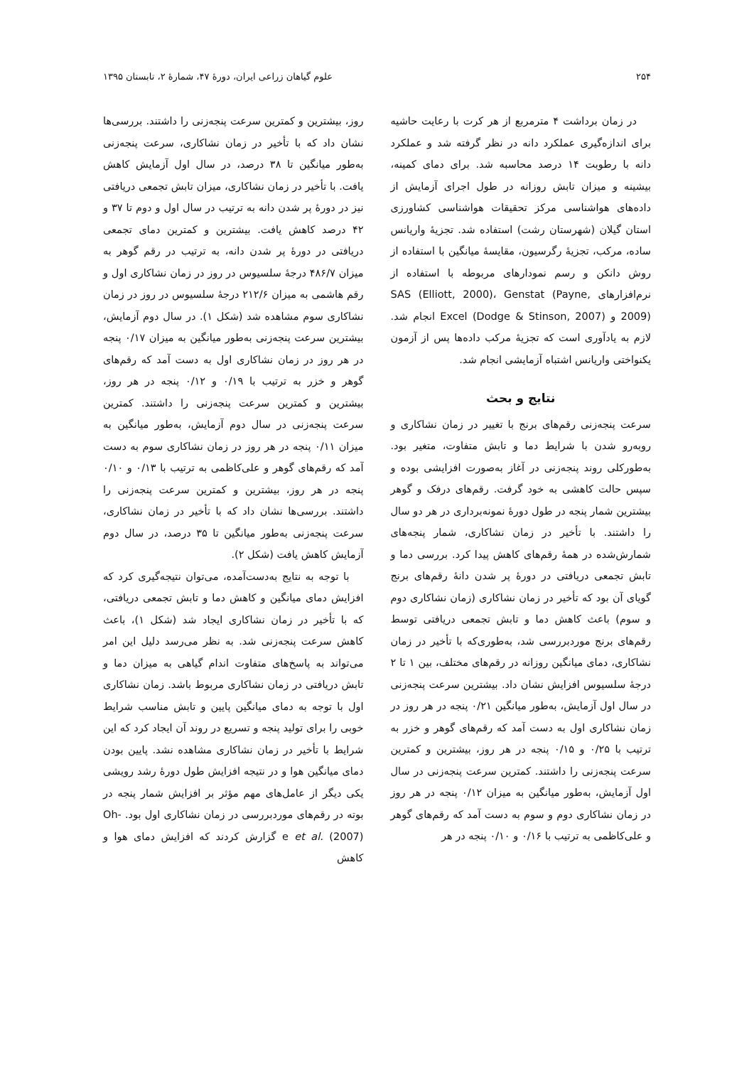۲۵۴ علوم گیاهان زراعی ایران، دورهٔ ۴۷، شمارهٔ ۲، تابستان ۱۳۹۵
در زمان برداشت ۴ مترمربع از هر کرت با رعایت حاشیه برای اندازه‌گیری عملکرد دانه در نظر گرفته شد و عملکرد دانه با رطوبت ۱۴ درصد محاسبه شد. برای دمای کمینه، بیشینه و میزان تابش روزانه در طول اجرای آزمایش از داده‌های هواشناسی مرکز تحقیقات هواشناسی کشاورزی استان گیلان (شهرستان رشت) استفاده شد. تجزیهٔ واریانس ساده، مرکب، تجزیهٔ رگرسیون، مقایسهٔ میانگین با استفاده از روش دانکن و رسم نمودارهای مربوطه با استفاده از نرم‌افزارهای SAS (Elliott, 2000)، Genstat (Payne, 2009) و Excel (Dodge & Stinson, 2007) انجام شد. لازم به یادآوری است که تجزیهٔ مرکب داده‌ها پس از آزمون یکنواختی واریانس اشتباه آزمایشی انجام شد.
نتایج و بحث
سرعت پنجه‌زنی رقم‌های برنج با تغییر در زمان نشاکاری و روبه‌رو شدن با شرایط دما و تابش متفاوت، متغیر بود. به‌طورکلی روند پنجه‌زنی در آغاز به‌صورت افزایشی بوده و سپس حالت کاهشی به خود گرفت. رقم‌های درفک و گوهر بیشترین شمار پنجه در طول دورهٔ نمونه‌برداری در هر دو سال را داشتند. با تأخیر در زمان نشاکاری، شمار پنجه‌های شمارش‌شده در همهٔ رقم‌های کاهش پیدا کرد. بررسی دما و تابش تجمعی دریافتی در دورهٔ پر شدن دانهٔ رقم‌های برنج گویای آن بود که تأخیر در زمان نشاکاری (زمان نشاکاری دوم و سوم) باعث کاهش دما و تابش تجمعی دریافتی توسط رقم‌های برنج موردبررسی شد، به‌طوری‌که با تأخیر در زمان نشاکاری، دمای میانگین روزانه در رقم‌های مختلف، بین ۱ تا ۲ درجهٔ سلسیوس افزایش نشان داد. بیشترین سرعت پنجه‌زنی در سال اول آزمایش، به‌طور میانگین ۰/۲۱ پنجه در هر روز در زمان نشاکاری اول به دست آمد که رقم‌های گوهر و خزر به ترتیب با ۰/۲۵ و ۰/۱۵ پنجه در هر روز، بیشترین و کمترین سرعت پنجه‌زنی را داشتند. کمترین سرعت پنجه‌زنی در سال اول آزمایش، به‌طور میانگین به میزان ۰/۱۲ پنجه در هر روز در زمان نشاکاری دوم و سوم به دست آمد که رقم‌های گوهر و علی‌کاظمی به ترتیب با ۰/۱۶ و ۰/۱۰ پنجه در هر
روز، بیشترین و کمترین سرعت پنجه‌زنی را داشتند. بررسی‌ها نشان داد که با تأخیر در زمان نشاکاری، سرعت پنجه‌زنی به‌طور میانگین تا ۳۸ درصد، در سال اول آزمایش کاهش یافت. با تأخیر در زمان نشاکاری، میزان تابش تجمعی دریافتی نیز در دورهٔ پر شدن دانه به ترتیب در سال اول و دوم تا ۳۷ و ۴۲ درصد کاهش یافت. بیشترین و کمترین دمای تجمعی دریافتی در دورهٔ پر شدن دانه، به ترتیب در رقم گوهر به میزان ۴۸۶/۷ درجهٔ سلسیوس در روز در زمان نشاکاری اول و رقم هاشمی به میزان ۲۱۲/۶ درجهٔ سلسیوس در روز در زمان نشاکاری سوم مشاهده شد (شکل ۱). در سال دوم آزمایش، بیشترین سرعت پنجه‌زنی به‌طور میانگین به میزان ۰/۱۷ پنجه در هر روز در زمان نشاکاری اول به دست آمد که رقم‌های گوهر و خزر به ترتیب با ۰/۱۹ و ۰/۱۲ پنجه در هر روز، بیشترین و کمترین سرعت پنجه‌زنی را داشتند. کمترین سرعت پنجه‌زنی در سال دوم آزمایش، به‌طور میانگین به میزان ۰/۱۱ پنجه در هر روز در زمان نشاکاری سوم به دست آمد که رقم‌های گوهر و علی‌کاظمی به ترتیب با ۰/۱۳ و ۰/۱۰ پنجه در هر روز، بیشترین و کمترین سرعت پنجه‌زنی را داشتند. بررسی‌ها نشان داد که با تأخیر در زمان نشاکاری، سرعت پنجه‌زنی به‌طور میانگین تا ۳۵ درصد، در سال دوم آزمایش کاهش یافت (شکل ۲).
با توجه به نتایج به‌دست‌آمده، می‌توان نتیجه‌گیری کرد که افزایش دمای میانگین و کاهش دما و تابش تجمعی دریافتی، که با تأخیر در زمان نشاکاری ایجاد شد (شکل ۱)، باعث کاهش سرعت پنجه‌زنی شد. به نظر می‌رسد دلیل این امر می‌تواند به پاسخ‌های متفاوت اندام گیاهی به میزان دما و تابش دریافتی در زمان نشاکاری مربوط باشد. زمان نشاکاری اول با توجه به دمای میانگین پایین و تابش مناسب شرایط خوبی را برای تولید پنجه و تسریع در روند آن ایجاد کرد که این شرایط با تأخیر در زمان نشاکاری مشاهده نشد. پایین بودن دمای میانگین هوا و در نتیجه افزایش طول دورهٔ رشد رویشی یکی دیگر از عامل‌های مهم مؤثر بر افزایش شمار پنجه در بوته در رقم‌های موردبررسی در زمان نشاکاری اول بود. Oh-e et al. (2007) گزارش کردند که افزایش دمای هوا و کاهش